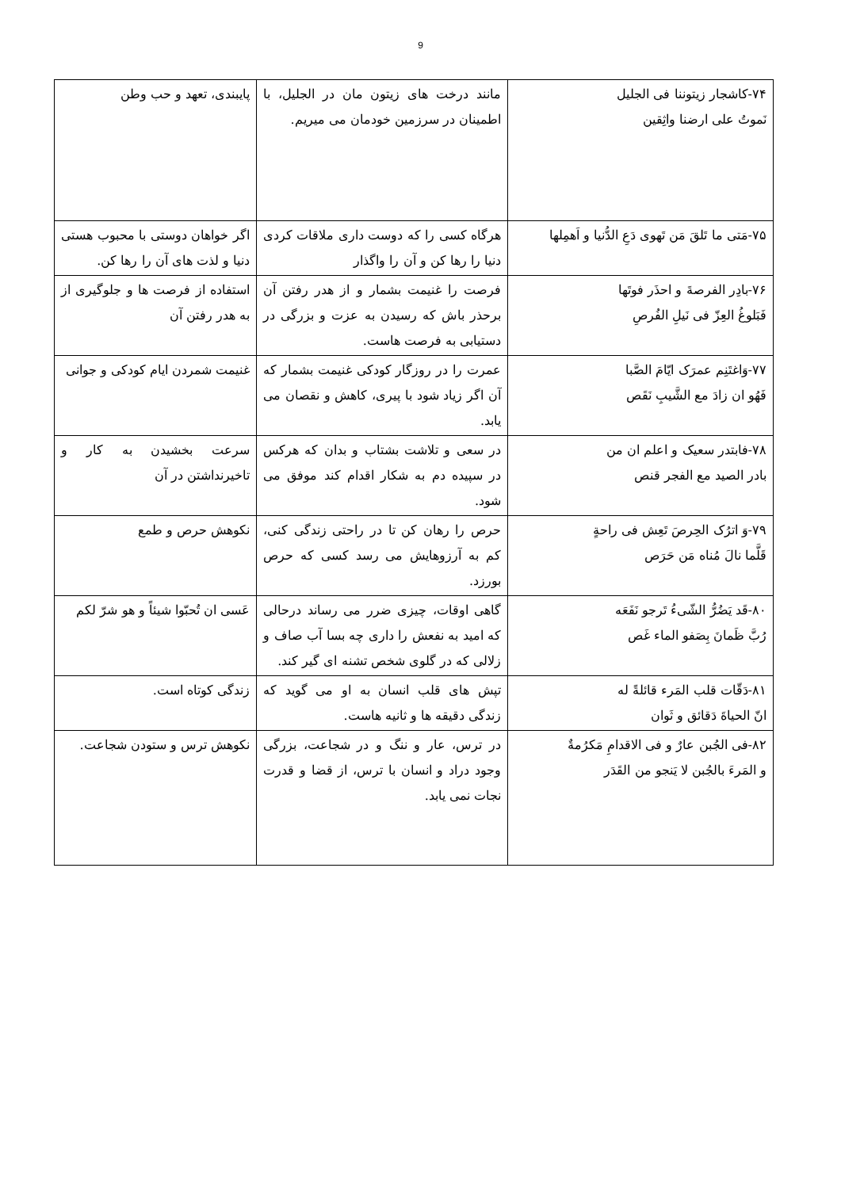9
| ۷۴-کاشجار زیتوننا فی الجلیل نَموتُ علی ارضنا واثِقین | مانند درخت های زیتون مان در الجلیل، با اطمینان در سرزمین خودمان می میریم. | پایبندی، تعهد و حب وطن |
| ۷۵-مَتی ما تَلقَ مَن تَهوی دَعِ الدُّنیا و اَهمِلها | هرگاه کسی را که دوست داری ملاقات کردی دنیا را رها کن و آن را واگذار | اگر خواهان دوستی با محبوب هستی دنیا و لذت های آن را رها کن. |
| ۷۶-بادِر الفرصةَ و احذَر فوتَها فَبَلوغُ العِزّ فی نَیلِ الفُرصِ | فرصت را غنیمت بشمار و از هدر رفتن آن برحذر باش که رسیدن به عزت و بزرگی در دستیابی به فرصت هاست. | استفاده از فرصت ها و جلوگیری از به هدر رفتن آن |
| ۷۷-وَاغتَنِم عمرَک ایّامَ الصَّبا فَهُو ان زادَ مع الشَّیبِ نَقَص | عمرت را در روزگار کودکی غنیمت بشمار که آن اگر زیاد شود با پیری، کاهش و نقصان می یابد. | غنیمت شمردن ایام کودکی و جوانی |
| ۷۸-فابتدر سعیک و اعلم ان من بادر الصید مع الفجر قنص | در سعی و تلاشت بشتاب و بدان که هرکس در سپیده دم به شکار اقدام کند موفق می شود. | سرعت بخشیدن به کار و تاخیرنداشتن در آن |
| ۷۹-وَ اترُک الحِرصَ تَعِش فی راحةٍ قَلَّما نالَ مُناه مَن حَرَص | حرص را رهان کن تا در راحتی زندگی کنی، کم به آرزوهایش می رسد کسی که حرص بورزد. | نکوهش حرص و طمع |
| ۸۰-قَد یَضُرُّ الشّیءُ تَرجو نَفَعَه رُبَّ ظَمانَ بِصَفو الماء غَص | گاهی اوقات، چیزی ضرر می رساند درحالی که امید به نفعش را داری چه بسا آب صاف و زلالی که در گلوی شخص تشنه ای گیر کند. | عَسی ان تُحبّوا شیئاً و هو شرّ لکم |
| ۸۱-دَقّات قلب المَرء قائلةً له انّ الحیاةَ دَقائق و ثَوان | تپش های قلب انسان به او می گوید که زندگی دقیقه ها و ثانیه هاست. | زندگی کوتاه است. |
| ۸۲-فی الجُبن عارٌ و فی الاقدامِ مَکرُمةٌ و المَرءَ بالجُبن لا یَنجو من القَدَر | در ترس، عار و ننگ و در شجاعت، بزرگی وجود دراد و انسان با ترس، از قضا و قدرت نجات نمی یابد. | نکوهش ترس و ستودن شجاعت. |